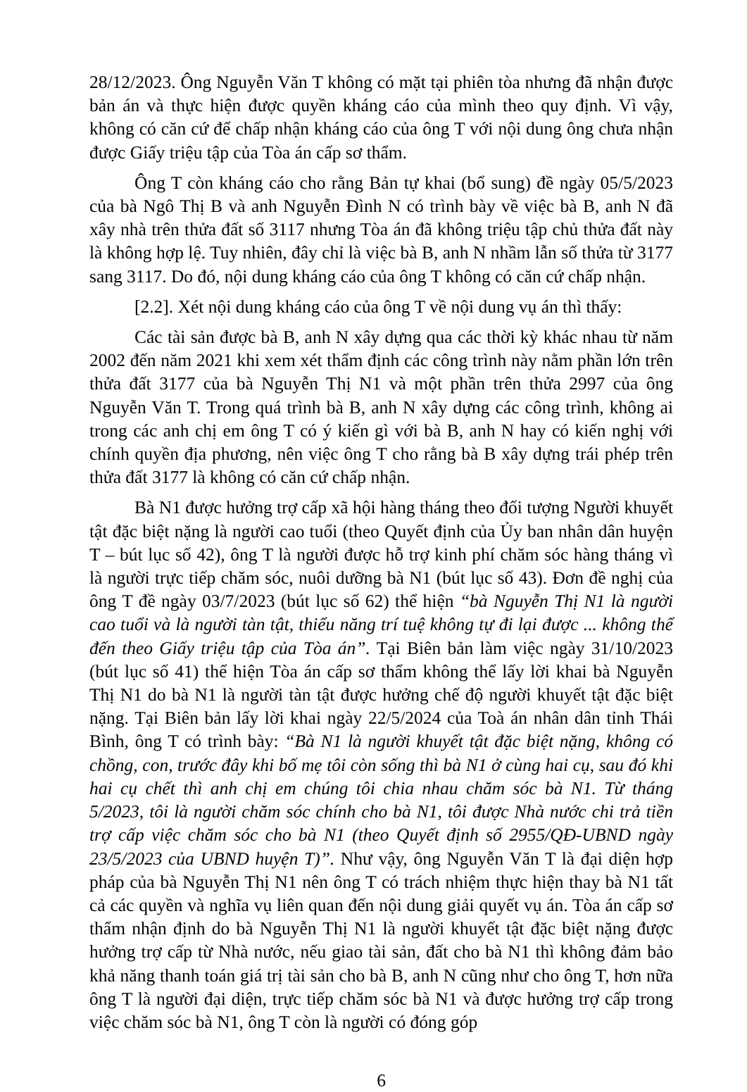28/12/2023. Ông Nguyễn Văn T không có mặt tại phiên tòa nhưng đã nhận được bản án và thực hiện được quyền kháng cáo của mình theo quy định. Vì vậy, không có căn cứ để chấp nhận kháng cáo của ông T với nội dung ông chưa nhận được Giấy triệu tập của Tòa án cấp sơ thẩm.
Ông T còn kháng cáo cho rằng Bản tự khai (bổ sung) đề ngày 05/5/2023 của bà Ngô Thị B và anh Nguyễn Đình N có trình bày về việc bà B, anh N đã xây nhà trên thửa đất số 3117 nhưng Tòa án đã không triệu tập chủ thửa đất này là không hợp lệ. Tuy nhiên, đây chỉ là việc bà B, anh N nhầm lẫn số thửa từ 3177 sang 3117. Do đó, nội dung kháng cáo của ông T không có căn cứ chấp nhận.
[2.2]. Xét nội dung kháng cáo của ông T về nội dung vụ án thì thấy:
Các tài sản được bà B, anh N xây dựng qua các thời kỳ khác nhau từ năm 2002 đến năm 2021 khi xem xét thẩm định các công trình này nằm phần lớn trên thửa đất 3177 của bà Nguyễn Thị N1 và một phần trên thửa 2997 của ông Nguyễn Văn T. Trong quá trình bà B, anh N xây dựng các công trình, không ai trong các anh chị em ông T có ý kiến gì với bà B, anh N hay có kiến nghị với chính quyền địa phương, nên việc ông T cho rằng bà B xây dựng trái phép trên thửa đất 3177 là không có căn cứ chấp nhận.
Bà N1 được hưởng trợ cấp xã hội hàng tháng theo đối tượng Người khuyết tật đặc biệt nặng là người cao tuổi (theo Quyết định của Ủy ban nhân dân huyện T – bút lục số 42), ông T là người được hỗ trợ kinh phí chăm sóc hàng tháng vì là người trực tiếp chăm sóc, nuôi dưỡng bà N1 (bút lục số 43). Đơn đề nghị của ông T đề ngày 03/7/2023 (bút lục số 62) thể hiện “bà Nguyễn Thị N1 là người cao tuổi và là người tàn tật, thiểu năng trí tuệ không tự đi lại được ... không thể đến theo Giấy triệu tập của Tòa án”. Tại Biên bản làm việc ngày 31/10/2023 (bút lục số 41) thể hiện Tòa án cấp sơ thẩm không thể lấy lời khai bà Nguyễn Thị N1 do bà N1 là người tàn tật được hưởng chế độ người khuyết tật đặc biệt nặng. Tại Biên bản lấy lời khai ngày 22/5/2024 của Toà án nhân dân tỉnh Thái Bình, ông T có trình bày: “Bà N1 là người khuyết tật đặc biệt nặng, không có chồng, con, trước đây khi bố mẹ tôi còn sống thì bà N1 ở cùng hai cụ, sau đó khi hai cụ chết thì anh chị em chúng tôi chia nhau chăm sóc bà N1. Từ tháng 5/2023, tôi là người chăm sóc chính cho bà N1, tôi được Nhà nước chi trả tiền trợ cấp việc chăm sóc cho bà N1 (theo Quyết định số 2955/QĐ-UBND ngày 23/5/2023 của UBND huyện T)”. Như vậy, ông Nguyễn Văn T là đại diện hợp pháp của bà Nguyễn Thị N1 nên ông T có trách nhiệm thực hiện thay bà N1 tất cả các quyền và nghĩa vụ liên quan đến nội dung giải quyết vụ án. Tòa án cấp sơ thẩm nhận định do bà Nguyễn Thị N1 là người khuyết tật đặc biệt nặng được hưởng trợ cấp từ Nhà nước, nếu giao tài sản, đất cho bà N1 thì không đảm bảo khả năng thanh toán giá trị tài sản cho bà B, anh N cũng như cho ông T, hơn nữa ông T là người đại diện, trực tiếp chăm sóc bà N1 và được hưởng trợ cấp trong việc chăm sóc bà N1, ông T còn là người có đóng góp
6